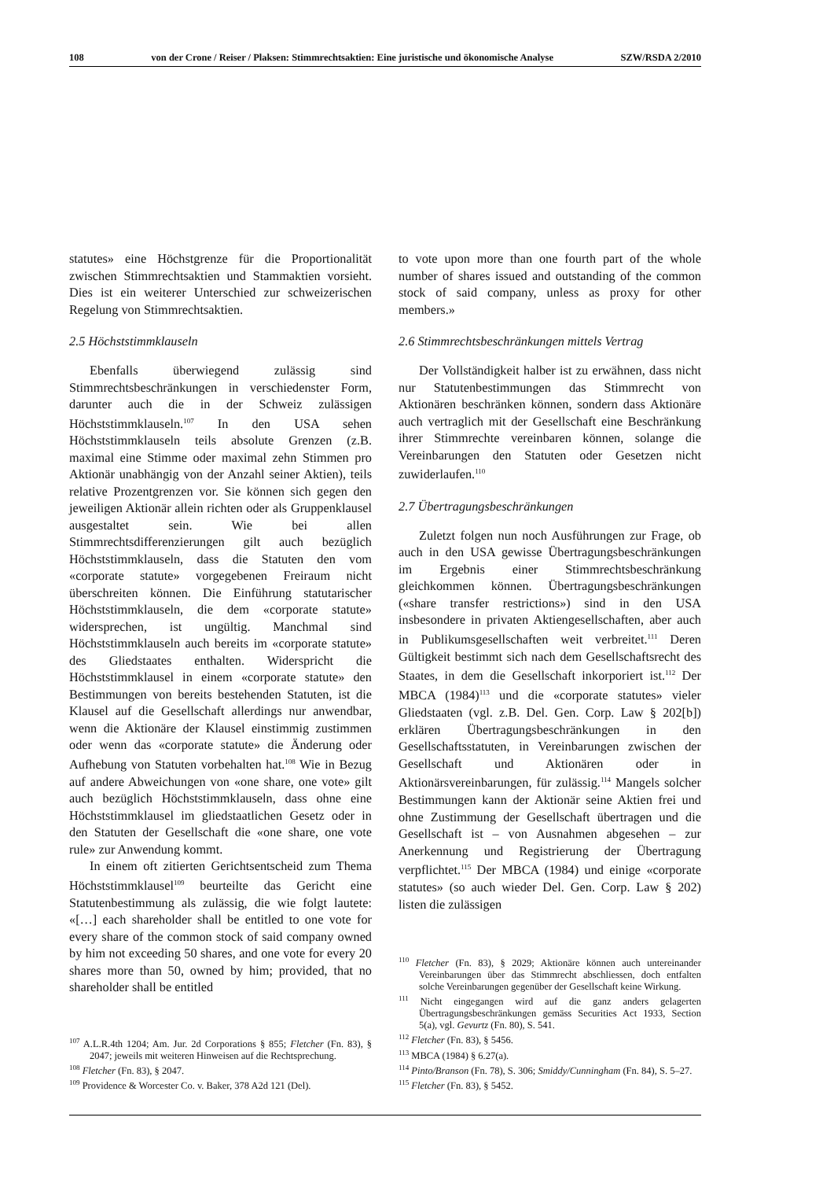108 von der Crone / Reiser / Plaksen: Stimmrechtsaktien: Eine juristische und ökonomische Analyse SZW/RSDA 2/2010
statutes» eine Höchstgrenze für die Proportionalität zwischen Stimmrechtsaktien und Stammaktien vorsieht. Dies ist ein weiterer Unterschied zur schweizerischen Regelung von Stimmrechtsaktien.
2.5 Höchststimmklauseln
Ebenfalls überwiegend zulässig sind Stimmrechtsbeschränkungen in verschiedenster Form, darunter auch die in der Schweiz zulässigen Höchststimmklauseln.<sup>107</sup> In den USA sehen Höchststimmklauseln teils absolute Grenzen (z.B. maximal eine Stimme oder maximal zehn Stimmen pro Aktionär unabhängig von der Anzahl seiner Aktien), teils relative Prozentgrenzen vor. Sie können sich gegen den jeweiligen Aktionär allein richten oder als Gruppenklausel ausgestaltet sein. Wie bei allen Stimmrechtsdifferenzierungen gilt auch bezüglich Höchststimmklauseln, dass die Statuten den vom «corporate statute» vorgegebenen Freiraum nicht überschreiten können. Die Einführung statutarischer Höchststimmklauseln, die dem «corporate statute» widersprechen, ist ungültig. Manchmal sind Höchststimmklauseln auch bereits im «corporate statute» des Gliedstaates enthalten. Widerspricht die Höchststimmklausel in einem «corporate statute» den Bestimmungen von bereits bestehenden Statuten, ist die Klausel auf die Gesellschaft allerdings nur anwendbar, wenn die Aktionäre der Klausel einstimmig zustimmen oder wenn das «corporate statute» die Änderung oder Aufhebung von Statuten vorbehalten hat.<sup>108</sup> Wie in Bezug auf andere Abweichungen von «one share, one vote» gilt auch bezüglich Höchststimmklauseln, dass ohne eine Höchststimmklausel im gliedstaatlichen Gesetz oder in den Statuten der Gesellschaft die «one share, one vote rule» zur Anwendung kommt.
In einem oft zitierten Gerichtsentscheid zum Thema Höchststimmklausel<sup>109</sup> beurteilte das Gericht eine Statutenbestimmung als zulässig, die wie folgt lautete: «[…] each shareholder shall be entitled to one vote for every share of the common stock of said company owned by him not exceeding 50 shares, and one vote for every 20 shares more than 50, owned by him; provided, that no shareholder shall be entitled
<sup>107</sup> A.L.R.4th 1204; Am. Jur. 2d Corporations § 855; Fletcher (Fn. 83), § 2047; jeweils mit weiteren Hinweisen auf die Rechtsprechung.
<sup>108</sup> Fletcher (Fn. 83), § 2047.
<sup>109</sup> Providence & Worcester Co. v. Baker, 378 A2d 121 (Del).
to vote upon more than one fourth part of the whole number of shares issued and outstanding of the common stock of said company, unless as proxy for other members.»
2.6 Stimmrechtsbeschränkungen mittels Vertrag
Der Vollständigkeit halber ist zu erwähnen, dass nicht nur Statutenbestimmungen das Stimmrecht von Aktionären beschränken können, sondern dass Aktionäre auch vertraglich mit der Gesellschaft eine Beschränkung ihrer Stimmrechte vereinbaren können, solange die Vereinbarungen den Statuten oder Gesetzen nicht zuwiderlaufen.<sup>110</sup>
2.7 Übertragungsbeschränkungen
Zuletzt folgen nun noch Ausführungen zur Frage, ob auch in den USA gewisse Übertragungsbeschränkungen im Ergebnis einer Stimmrechtsbeschränkung gleichkommen können. Übertragungsbeschränkungen («share transfer restrictions») sind in den USA insbesondere in privaten Aktiengesellschaften, aber auch in Publikumsgesellschaften weit verbreitet.<sup>111</sup> Deren Gültigkeit bestimmt sich nach dem Gesellschaftsrecht des Staates, in dem die Gesellschaft inkorporiert ist.<sup>112</sup> Der MBCA (1984)<sup>113</sup> und die «corporate statutes» vieler Gliedstaaten (vgl. z.B. Del. Gen. Corp. Law § 202[b]) erklären Übertragungsbeschränkungen in den Gesellschaftsstatuten, in Vereinbarungen zwischen der Gesellschaft und Aktionären oder in Aktionärsvereinbarungen, für zulässig.<sup>114</sup> Mangels solcher Bestimmungen kann der Aktionär seine Aktien frei und ohne Zustimmung der Gesellschaft übertragen und die Gesellschaft ist – von Ausnahmen abgesehen – zur Anerkennung und Registrierung der Übertragung verpflichtet.<sup>115</sup> Der MBCA (1984) und einige «corporate statutes» (so auch wieder Del. Gen. Corp. Law § 202) listen die zulässigen
<sup>110</sup> Fletcher (Fn. 83), § 2029; Aktionäre können auch untereinander Vereinbarungen über das Stimmrecht abschliessen, doch entfalten solche Vereinbarungen gegenüber der Gesellschaft keine Wirkung.
<sup>111</sup> Nicht eingegangen wird auf die ganz anders gelagerten Übertragungsbeschränkungen gemäss Securities Act 1933, Section 5(a), vgl. Gevurtz (Fn. 80), S. 541.
<sup>112</sup> Fletcher (Fn. 83), § 5456.
<sup>113</sup> MBCA (1984) § 6.27(a).
<sup>114</sup> Pinto/Branson (Fn. 78), S. 306; Smiddy/Cunningham (Fn. 84), S. 5–27.
<sup>115</sup> Fletcher (Fn. 83), § 5452.